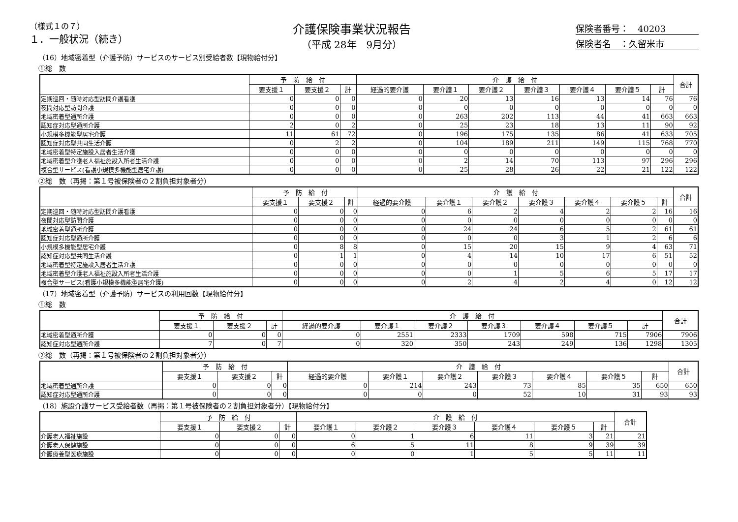（様式１の７）
１．一般状況（続き）
介護保険事業状況報告
（平成 28年　9月分）
保険者番号：　40203
保険者名　：久留米市
（16）地域密着型（介護予防）サービスのサービス別受給者数【現物給付分】
①総　数
| | 予 防 給 付 | | | 介 護 給 付 | | | | | | | 合計 |
| --- | --- | --- | --- | --- | --- | --- | --- | --- | --- | --- | --- |
| | 要支援１ | 要支援２ | 計 | 経過的要介護 | 要介護１ | 要介護２ | 要介護３ | 要介護４ | 要介護５ | 計 | |
| 定期巡回・随時対応型訪問介護看護 | 0 | 0 | 0 | 0 | 20 | 13 | 16 | 13 | 14 | 76 | 76 |
| 夜間対応型訪問介護 | 0 | 0 | 0 | 0 | 0 | 0 | 0 | 0 | 0 | 0 | 0 |
| 地域密着型通所介護 | 0 | 0 | 0 | 0 | 263 | 202 | 113 | 44 | 41 | 663 | 663 |
| 認知症対応型通所介護 | 2 | 0 | 2 | 0 | 25 | 23 | 18 | 13 | 11 | 90 | 92 |
| 小規模多機能型居宅介護 | 11 | 61 | 72 | 0 | 196 | 175 | 135 | 86 | 41 | 633 | 705 |
| 認知症対応型共同生活介護 | 0 | 2 | 2 | 0 | 104 | 189 | 211 | 149 | 115 | 768 | 770 |
| 地域密着型特定施設入居者生活介護 | 0 | 0 | 0 | 0 | 0 | 0 | 0 | 0 | 0 | 0 | 0 |
| 地域密着型介護老人福祉施設入所者生活介護 | 0 | 0 | 0 | 0 | 2 | 14 | 70 | 113 | 97 | 296 | 296 |
| 複合型サービス(看護小規模多機能型居宅介護) | 0 | 0 | 0 | 0 | 25 | 28 | 26 | 22 | 21 | 122 | 122 |
②総　数（再掲：第１号被保険者の２割負担対象者分）
| | 予 防 給 付 | | | 介 護 給 付 | | | | | | | 合計 |
| --- | --- | --- | --- | --- | --- | --- | --- | --- | --- | --- | --- |
| | 要支援１ | 要支援２ | 計 | 経過的要介護 | 要介護１ | 要介護２ | 要介護３ | 要介護４ | 要介護５ | 計 | |
| 定期巡回・随時対応型訪問介護看護 | 0 | 0 | 0 | 0 | 6 | 2 | 4 | 2 | 2 | 16 | 16 |
| 夜間対応型訪問介護 | 0 | 0 | 0 | 0 | 0 | 0 | 0 | 0 | 0 | 0 | 0 |
| 地域密着型通所介護 | 0 | 0 | 0 | 0 | 24 | 24 | 6 | 5 | 2 | 61 | 61 |
| 認知症対応型通所介護 | 0 | 0 | 0 | 0 | 0 | 0 | 3 | 1 | 2 | 6 | 6 |
| 小規模多機能型居宅介護 | 0 | 8 | 8 | 0 | 15 | 20 | 15 | 9 | 4 | 63 | 71 |
| 認知症対応型共同生活介護 | 0 | 1 | 1 | 0 | 4 | 14 | 10 | 17 | 6 | 51 | 52 |
| 地域密着型特定施設入居者生活介護 | 0 | 0 | 0 | 0 | 0 | 0 | 0 | 0 | 0 | 0 | 0 |
| 地域密着型介護老人福祉施設入所者生活介護 | 0 | 0 | 0 | 0 | 0 | 1 | 5 | 6 | 5 | 17 | 17 |
| 複合型サービス(看護小規模多機能型居宅介護) | 0 | 0 | 0 | 0 | 2 | 4 | 2 | 4 | 0 | 12 | 12 |
（17）地域密着型（介護予防）サービスの利用回数【現物給付分】
①総　数
| | 予 防 給 付 | | | 介 護 給 付 | | | | | | | 合計 |
| --- | --- | --- | --- | --- | --- | --- | --- | --- | --- | --- | --- |
| | 要支援１ | 要支援２ | 計 | 経過的要介護 | 要介護１ | 要介護２ | 要介護３ | 要介護４ | 要介護５ | 計 | |
| 地域密着型通所介護 | 0 | 0 | 0 | 0 | 2551 | 2333 | 1709 | 598 | 715 | 7906 | 7906 |
| 認知症対応型通所介護 | 7 | 0 | 7 | 0 | 320 | 350 | 243 | 249 | 136 | 1298 | 1305 |
②総　数（再掲：第１号被保険者の２割負担対象者分）
| | 予 防 給 付 | | | 介 護 給 付 | | | | | | | 合計 |
| --- | --- | --- | --- | --- | --- | --- | --- | --- | --- | --- | --- |
| | 要支援１ | 要支援２ | 計 | 経過的要介護 | 要介護１ | 要介護２ | 要介護３ | 要介護４ | 要介護５ | 計 | |
| 地域密着型通所介護 | 0 | 0 | 0 | 0 | 214 | 243 | 73 | 85 | 35 | 650 | 650 |
| 認知症対応型通所介護 | 0 | 0 | 0 | 0 | 0 | 0 | 52 | 10 | 31 | 93 | 93 |
（18）施設介護サービス受給者数（再掲：第１号被保険者の２割負担対象者分）【現物給付分】
| | 予 防 給 付 | | | 介 護 給 付 | | | | | | 合計 |
| --- | --- | --- | --- | --- | --- | --- | --- | --- | --- | --- |
| | 要支援１ | 要支援２ | 計 | 要介護１ | 要介護２ | 要介護３ | 要介護４ | 要介護５ | 計 | |
| 介護老人福祉施設 | 0 | 0 | 0 | 0 | 1 | 6 | 11 | 3 | 21 | 21 |
| 介護老人保健施設 | 0 | 0 | 0 | 6 | 5 | 11 | 8 | 9 | 39 | 39 |
| 介護療養型医療施設 | 0 | 0 | 0 | 0 | 0 | 1 | 5 | 5 | 11 | 11 |